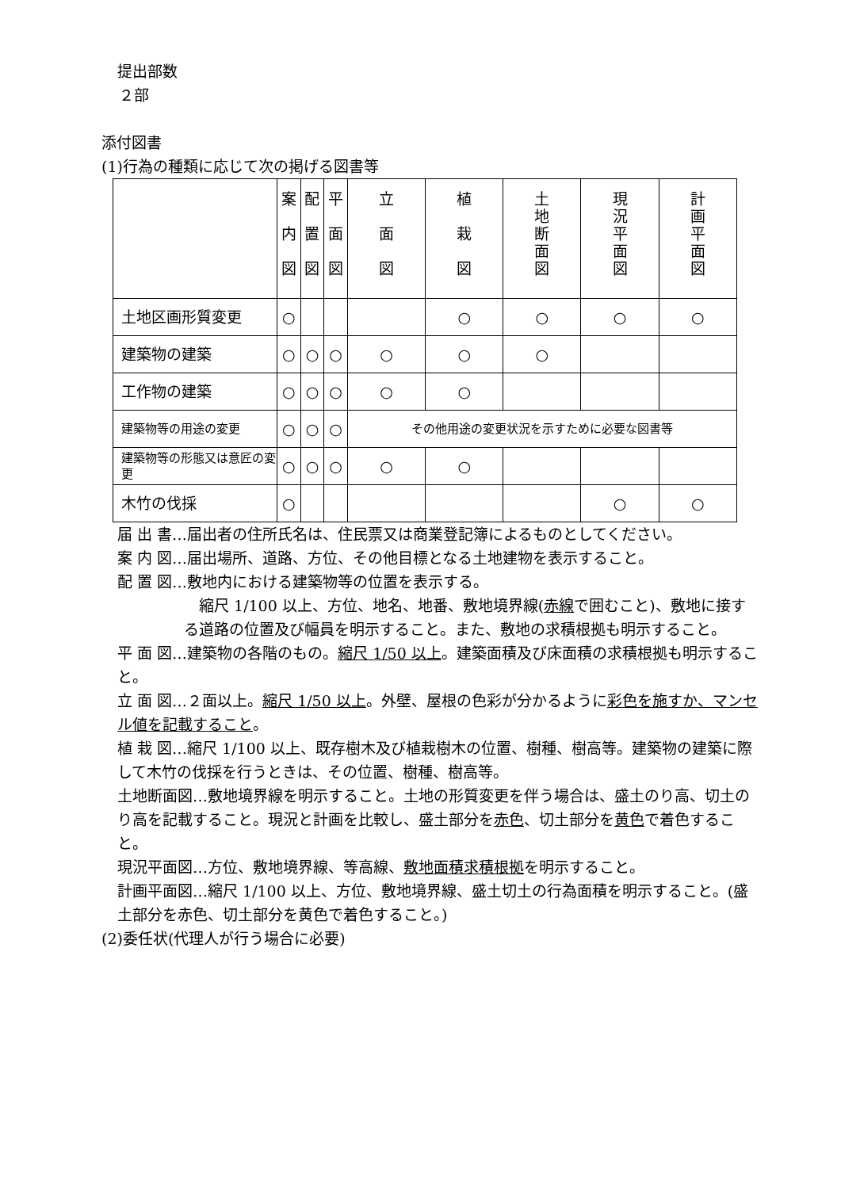提出部数
２部
添付図書
(1)行為の種類に応じて次の掲げる図書等
| | 案 内 図 | 配 置 図 | 平 面 図 | 立 面 図 | 植 栽 図 | 土 地 断 面 図 | 現 況 平 面 図 | 計 画 平 面 図 |
| --- | --- | --- | --- | --- | --- | --- | --- | --- |
| 土地区画形質変更 | ○ | | | | ○ | ○ | ○ | ○ |
| 建築物の建築 | ○ | ○ | ○ | ○ | ○ | ○ | | |
| 工作物の建築 | ○ | ○ | ○ | ○ | ○ | | | |
| 建築物等の用途の変更 | ○ | ○ | ○ | その他用途の変更状況を示すために必要な図書等 | | | | |
| 建築物等の形態又は意匠の変更 | ○ | ○ | ○ | ○ | ○ | | | |
| 木竹の伐採 | ○ | | | | | | ○ | ○ |
届 出 書…届出者の住所氏名は、住民票又は商業登記簿によるものとしてください。
案 内 図…届出場所、道路、方位、その他目標となる土地建物を表示すること。
配 置 図…敷地内における建築物等の位置を表示する。
　縮尺 1/100 以上、方位、地名、地番、敷地境界線(赤線で囲むこと)、敷地に接する道路の位置及び幅員を明示すること。また、敷地の求積根拠も明示すること。
平 面 図…建築物の各階のもの。縮尺 1/50 以上。建築面積及び床面積の求積根拠も明示すること。
立 面 図…２面以上。縮尺 1/50 以上。外壁、屋根の色彩が分かるように彩色を施すか、マンセル値を記載すること。
植 栽 図…縮尺 1/100 以上、既存樹木及び植栽樹木の位置、樹種、樹高等。建築物の建築に際して木竹の伐採を行うときは、その位置、樹種、樹高等。
土地断面図…敷地境界線を明示すること。土地の形質変更を伴う場合は、盛土のり高、切土のり高を記載すること。現況と計画を比較し、盛土部分を赤色、切土部分を黄色で着色すること。
現況平面図…方位、敷地境界線、等高線、敷地面積求積根拠を明示すること。
計画平面図…縮尺 1/100 以上、方位、敷地境界線、盛土切土の行為面積を明示すること。(盛土部分を赤色、切土部分を黄色で着色すること。)
(2)委任状(代理人が行う場合に必要)